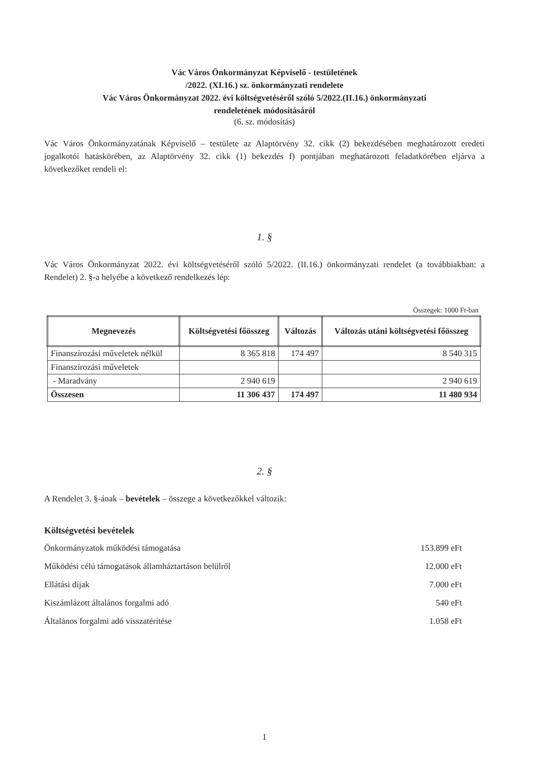Vác Város Önkormányzat Képviselő - testületének
/2022. (XI.16.) sz. önkormányzati rendelete
Vác Város Önkormányzat 2022. évi költségvetéséről szóló 5/2022.(II.16.) önkormányzati
rendeletének módosításáról
(6. sz. módosítás)
Vác Város Önkormányzatának Képviselő – testülete az Alaptörvény 32. cikk (2) bekezdésében meghatározott eredeti jogalkotói hatáskörében, az Alaptörvény 32. cikk (1) bekezdés f) pontjában meghatározott feladatkörében eljárva a következőket rendeli el:
1. §
Vác Város Önkormányzat 2022. évi költségvetéséről szóló 5/2022. (II.16.) önkormányzati rendelet (a továbbiakban: a Rendelet) 2. §-a helyébe a következő rendelkezés lép:
Összegek: 1000 Ft-ban
| Megnevezés | Költségvetési főösszeg | Változás | Változás utáni költségvetési főösszeg |
| --- | --- | --- | --- |
| Finanszírozási műveletek nélkül | 8 365 818 | 174 497 | 8 540 315 |
| Finanszírozási műveletek | | | |
| - Maradvány | 2 940 619 | | 2 940 619 |
| Összesen | 11 306 437 | 174 497 | 11 480 934 |
2. §
A Rendelet 3. §-ának – bevételek – összege a következőkkel változik:
Költségvetési bevételek
Önkormányzatok működési támogatása 153.899 eFt
Működési célú támogatások államháztartáson belülről 12.000 eFt
Ellátási díjak 7.000 eFt
Kiszámlázott általános forgalmi adó 540 eFt
Általános forgalmi adó visszatérítése 1.058 eFt
1